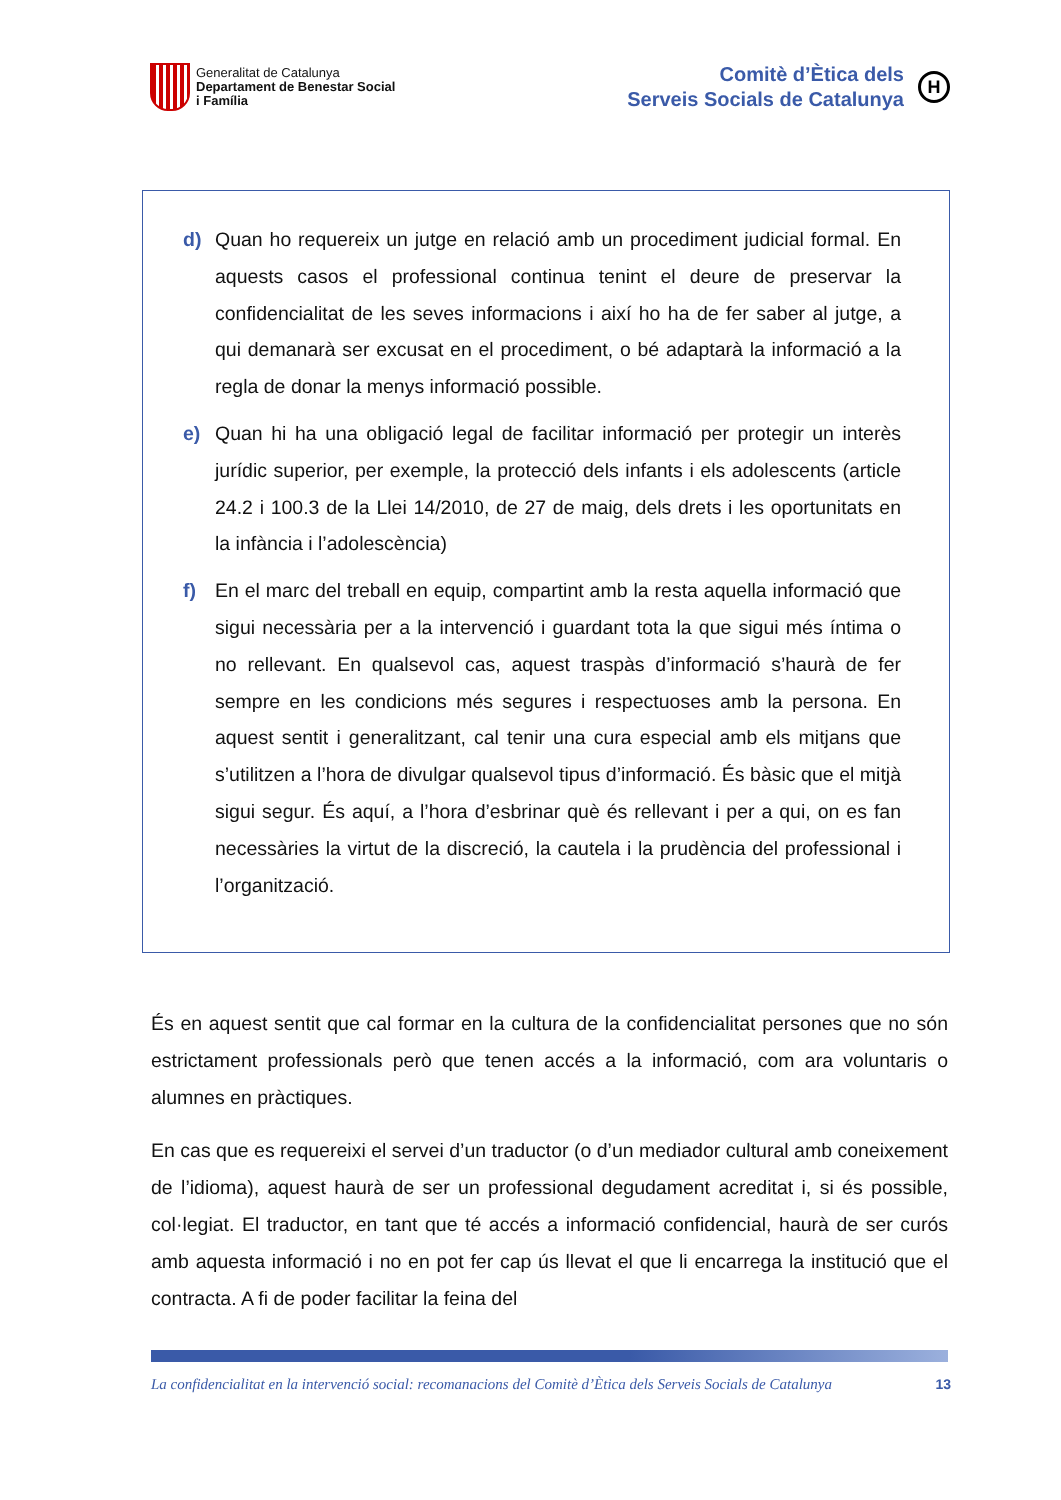Generalitat de Catalunya
Departament de Benestar Social
i Família
Comitè d’Ètica dels
Serveis Socials de Catalunya
H
d) Quan ho requereix un jutge en relació amb un procediment judicial formal. En aquests casos el professional continua tenint el deure de preservar la confidencialitat de les seves informacions i així ho ha de fer saber al jutge, a qui demanarà ser excusat en el procediment, o bé adaptarà la informació a la regla de donar la menys informació possible.
e) Quan hi ha una obligació legal de facilitar informació per protegir un interès jurídic superior, per exemple, la protecció dels infants i els adolescents (article 24.2 i 100.3 de la Llei 14/2010, de 27 de maig, dels drets i les oportunitats en la infància i l’adolescència)
f) En el marc del treball en equip, compartint amb la resta aquella informació que sigui necessària per a la intervenció i guardant tota la que sigui més íntima o no rellevant. En qualsevol cas, aquest traspàs d’informació s’haurà de fer sempre en les condicions més segures i respectuoses amb la persona. En aquest sentit i generalitzant, cal tenir una cura especial amb els mitjans que s’utilitzen a l’hora de divulgar qualsevol tipus d’informació. És bàsic que el mitjà sigui segur. És aquí, a l’hora d’esbrinar què és rellevant i per a qui, on es fan necessàries la virtut de la discreció, la cautela i la prudència del professional i l’organització.
És en aquest sentit que cal formar en la cultura de la confidencialitat persones que no són estrictament professionals però que tenen accés a la informació, com ara voluntaris o alumnes en pràctiques.
En cas que es requereixi el servei d’un traductor (o d’un mediador cultural amb coneixement de l’idioma), aquest haurà de ser un professional degudament acreditat i, si és possible, col·legiat. El traductor, en tant que té accés a informació confidencial, haurà de ser curós amb aquesta informació i no en pot fer cap ús llevat el que li encarrega la institució que el contracta. A fi de poder facilitar la feina del
La confidencialitat en la intervenció social: recomanacions del Comitè d’Ètica dels Serveis Socials de Catalunya 13